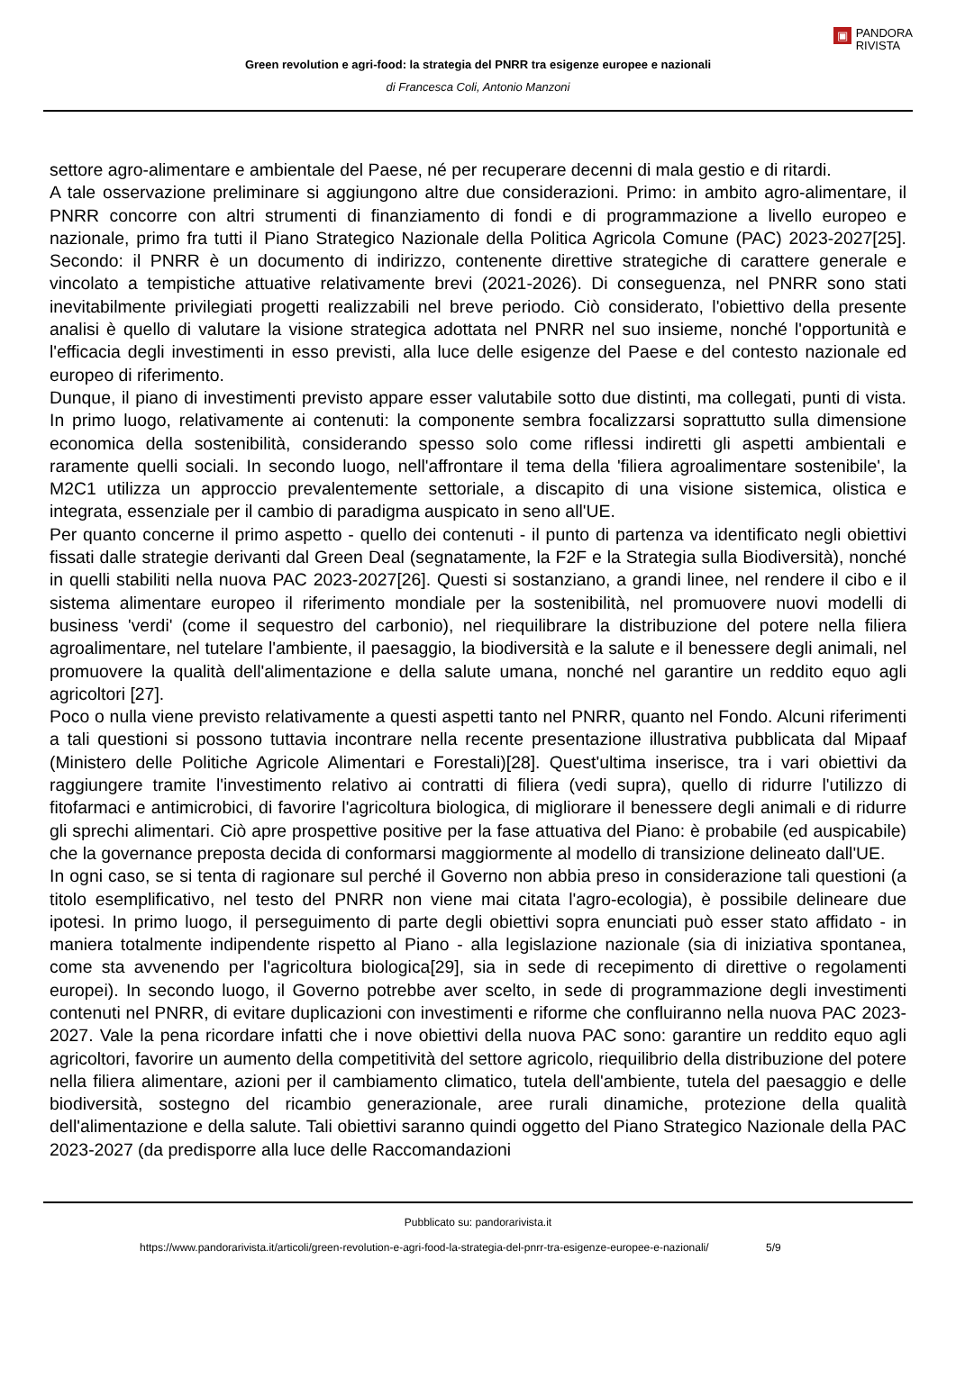▣ PANDORA
RIVISTA
Green revolution e agri-food: la strategia del PNRR tra esigenze europee e nazionali
di Francesca Coli, Antonio Manzoni
settore agro-alimentare e ambientale del Paese, né per recuperare decenni di mala gestio e di ritardi.
A tale osservazione preliminare si aggiungono altre due considerazioni. Primo: in ambito agro-alimentare, il PNRR concorre con altri strumenti di finanziamento di fondi e di programmazione a livello europeo e nazionale, primo fra tutti il Piano Strategico Nazionale della Politica Agricola Comune (PAC) 2023-2027[25]. Secondo: il PNRR è un documento di indirizzo, contenente direttive strategiche di carattere generale e vincolato a tempistiche attuative relativamente brevi (2021-2026). Di conseguenza, nel PNRR sono stati inevitabilmente privilegiati progetti realizzabili nel breve periodo. Ciò considerato, l'obiettivo della presente analisi è quello di valutare la visione strategica adottata nel PNRR nel suo insieme, nonché l'opportunità e l'efficacia degli investimenti in esso previsti, alla luce delle esigenze del Paese e del contesto nazionale ed europeo di riferimento.
Dunque, il piano di investimenti previsto appare esser valutabile sotto due distinti, ma collegati, punti di vista. In primo luogo, relativamente ai contenuti: la componente sembra focalizzarsi soprattutto sulla dimensione economica della sostenibilità, considerando spesso solo come riflessi indiretti gli aspetti ambientali e raramente quelli sociali. In secondo luogo, nell'affrontare il tema della 'filiera agroalimentare sostenibile', la M2C1 utilizza un approccio prevalentemente settoriale, a discapito di una visione sistemica, olistica e integrata, essenziale per il cambio di paradigma auspicato in seno all'UE.
Per quanto concerne il primo aspetto - quello dei contenuti - il punto di partenza va identificato negli obiettivi fissati dalle strategie derivanti dal Green Deal (segnatamente, la F2F e la Strategia sulla Biodiversità), nonché in quelli stabiliti nella nuova PAC 2023-2027[26]. Questi si sostanziano, a grandi linee, nel rendere il cibo e il sistema alimentare europeo il riferimento mondiale per la sostenibilità, nel promuovere nuovi modelli di business 'verdi' (come il sequestro del carbonio), nel riequilibrare la distribuzione del potere nella filiera agroalimentare, nel tutelare l'ambiente, il paesaggio, la biodiversità e la salute e il benessere degli animali, nel promuovere la qualità dell'alimentazione e della salute umana, nonché nel garantire un reddito equo agli agricoltori [27].
Poco o nulla viene previsto relativamente a questi aspetti tanto nel PNRR, quanto nel Fondo. Alcuni riferimenti a tali questioni si possono tuttavia incontrare nella recente presentazione illustrativa pubblicata dal Mipaaf (Ministero delle Politiche Agricole Alimentari e Forestali)[28]. Quest'ultima inserisce, tra i vari obiettivi da raggiungere tramite l'investimento relativo ai contratti di filiera (vedi supra), quello di ridurre l'utilizzo di fitofarmaci e antimicrobici, di favorire l'agricoltura biologica, di migliorare il benessere degli animali e di ridurre gli sprechi alimentari. Ciò apre prospettive positive per la fase attuativa del Piano: è probabile (ed auspicabile) che la governance preposta decida di conformarsi maggiormente al modello di transizione delineato dall'UE.
In ogni caso, se si tenta di ragionare sul perché il Governo non abbia preso in considerazione tali questioni (a titolo esemplificativo, nel testo del PNRR non viene mai citata l'agro-ecologia), è possibile delineare due ipotesi. In primo luogo, il perseguimento di parte degli obiettivi sopra enunciati può esser stato affidato - in maniera totalmente indipendente rispetto al Piano - alla legislazione nazionale (sia di iniziativa spontanea, come sta avvenendo per l'agricoltura biologica[29], sia in sede di recepimento di direttive o regolamenti europei). In secondo luogo, il Governo potrebbe aver scelto, in sede di programmazione degli investimenti contenuti nel PNRR, di evitare duplicazioni con investimenti e riforme che confluiranno nella nuova PAC 2023-2027. Vale la pena ricordare infatti che i nove obiettivi della nuova PAC sono: garantire un reddito equo agli agricoltori, favorire un aumento della competitività del settore agricolo, riequilibrio della distribuzione del potere nella filiera alimentare, azioni per il cambiamento climatico, tutela dell'ambiente, tutela del paesaggio e delle biodiversità, sostegno del ricambio generazionale, aree rurali dinamiche, protezione della qualità dell'alimentazione e della salute. Tali obiettivi saranno quindi oggetto del Piano Strategico Nazionale della PAC 2023-2027 (da predisporre alla luce delle Raccomandazioni
Pubblicato su: pandorarivista.it
https://www.pandorarivista.it/articoli/green-revolution-e-agri-food-la-strategia-del-pnrr-tra-esigenze-europee-e-nazionali/ 5/9